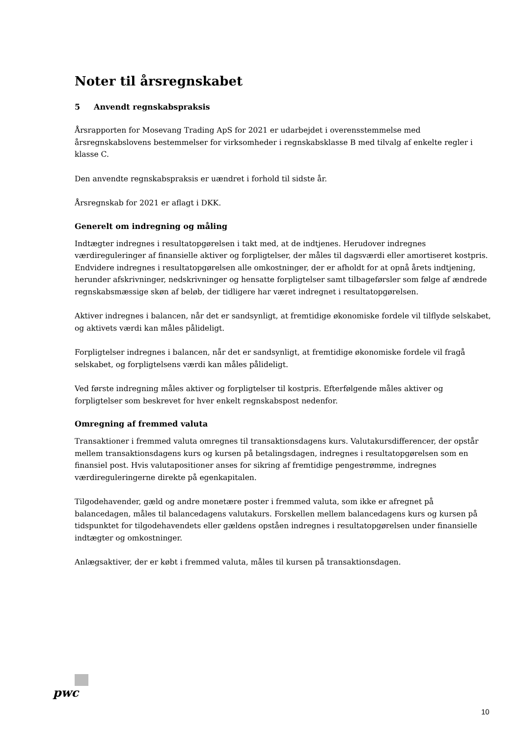Noter til årsregnskabet
5 Anvendt regnskabspraksis
Årsrapporten for Mosevang Trading ApS for 2021 er udarbejdet i overensstemmelse med årsregnskabslovens bestemmelser for virksomheder i regnskabsklasse B med tilvalg af enkelte regler i klasse C.
Den anvendte regnskabspraksis er uændret i forhold til sidste år.
Årsregnskab for 2021 er aflagt i DKK.
Generelt om indregning og måling
Indtægter indregnes i resultatopgørelsen i takt med, at de indtjenes. Herudover indregnes værdireguleringer af finansielle aktiver og forpligtelser, der måles til dagsværdi eller amortiseret kostpris. Endvidere indregnes i resultatopgørelsen alle omkostninger, der er afholdt for at opnå årets indtjening, herunder afskrivninger, nedskrivninger og hensatte forpligtelser samt tilbageførsler som følge af ændrede regnskabsmæssige skøn af beløb, der tidligere har været indregnet i resultatopgørelsen.
Aktiver indregnes i balancen, når det er sandsynligt, at fremtidige økonomiske fordele vil tilflyde selskabet, og aktivets værdi kan måles pålideligt.
Forpligtelser indregnes i balancen, når det er sandsynligt, at fremtidige økonomiske fordele vil fragå selskabet, og forpligtelsens værdi kan måles pålideligt.
Ved første indregning måles aktiver og forpligtelser til kostpris. Efterfølgende måles aktiver og forpligtelser som beskrevet for hver enkelt regnskabspost nedenfor.
Omregning af fremmed valuta
Transaktioner i fremmed valuta omregnes til transaktionsdagens kurs. Valutakursdifferencer, der opstår mellem transaktionsdagens kurs og kursen på betalingsdagen, indregnes i resultatopgørelsen som en finansiel post. Hvis valutapositioner anses for sikring af fremtidige pengestrømme, indregnes værdireguleringerne direkte på egenkapitalen.
Tilgodehavender, gæld og andre monetære poster i fremmed valuta, som ikke er afregnet på balancedagen, måles til balancedagens valutakurs. Forskellen mellem balancedagens kurs og kursen på tidspunktet for tilgodehavendets eller gældens opståen indregnes i resultatopgørelsen under finansielle indtægter og omkostninger.
Anlægsaktiver, der er købt i fremmed valuta, måles til kursen på transaktionsdagen.
pwc
10